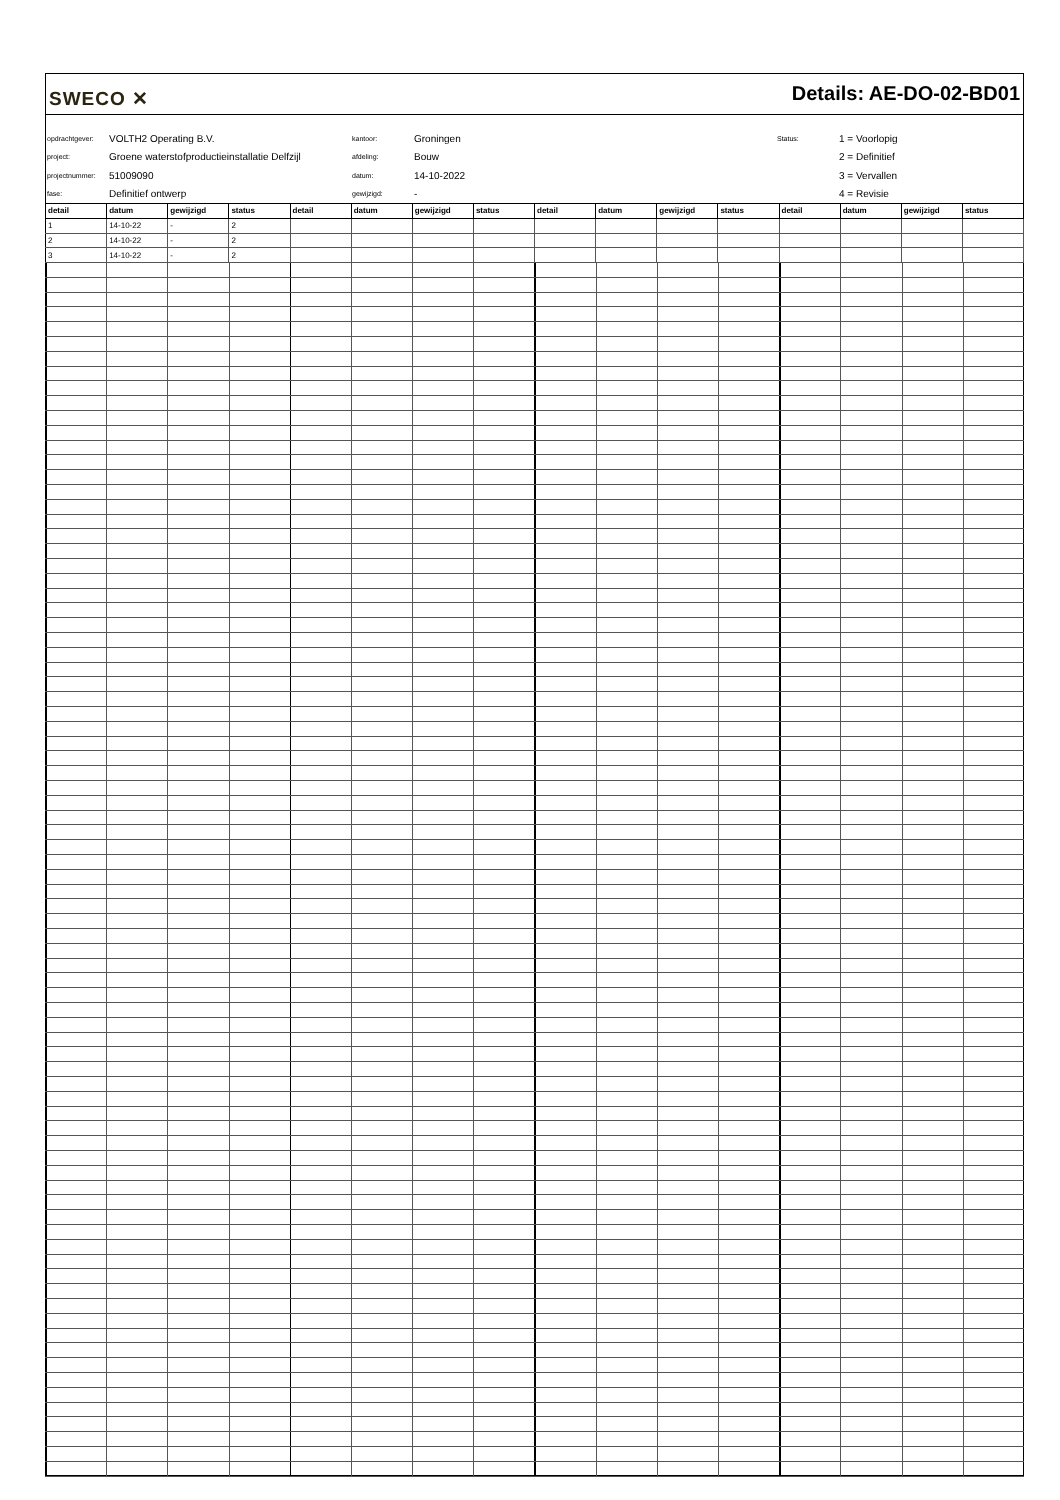SWECO ✕
Details: AE-DO-02-BD01
| opdrachtgever: | VOLTH2 Operating B.V. |
| project: | Groene waterstofproductieinstallatie Delfzijl |
| projectnummer: | 51009090 |
| fase: | Definitief ontwerp |
| kantoor: | Groningen |
| afdeling: | Bouw |
| datum: | 14-10-2022 |
| gewijzigd: | - |
| Status: | 1 = Voorlopig |
| | 2 = Definitief |
| | 3 = Vervallen |
| | 4 = Revisie |
| detail | datum | gewijzigd | status | detail | datum | gewijzigd | status | detail | datum | gewijzigd | status | detail | datum | gewijzigd | status |
| --- | --- | --- | --- | --- | --- | --- | --- | --- | --- | --- | --- | --- | --- | --- | --- |
| 1 | 14-10-22 | - | 2 | | | | | | | | | | | | |
| 2 | 14-10-22 | - | 2 | | | | | | | | | | | | |
| 3 | 14-10-22 | - | 2 | | | | | | | | | | | | |